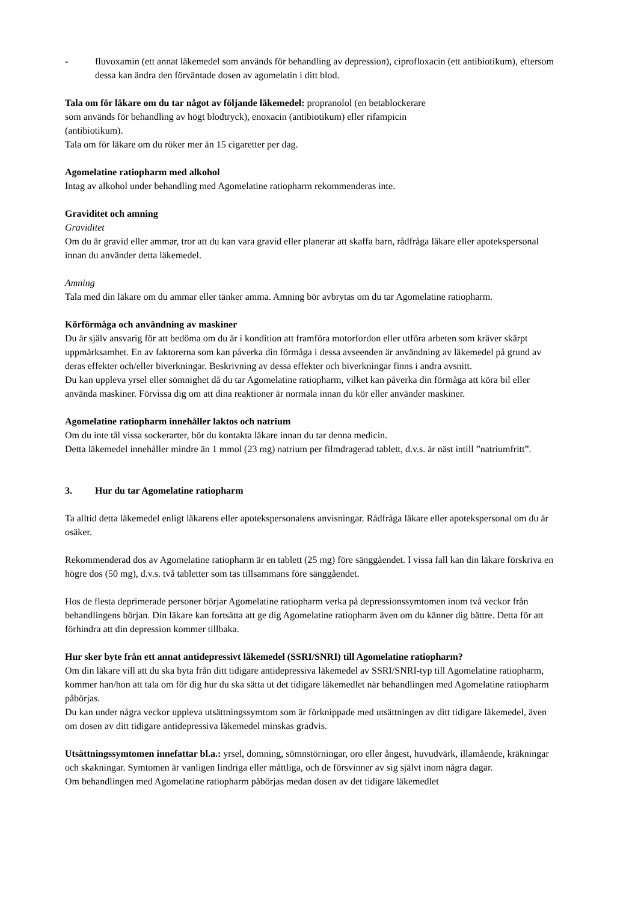- fluvoxamin (ett annat läkemedel som används för behandling av depression), ciprofloxacin (ett antibiotikum), eftersom dessa kan ändra den förväntade dosen av agomelatin i ditt blod.
Tala om för läkare om du tar något av följande läkemedel: propranolol (en betablockerare
som används för behandling av högt blodtryck), enoxacin (antibiotikum) eller rifampicin
(antibiotikum).
Tala om för läkare om du röker mer än 15 cigaretter per dag.
Agomelatine ratiopharm med alkohol
Intag av alkohol under behandling med Agomelatine ratiopharm rekommenderas inte.
Graviditet och amning
Graviditet
Om du är gravid eller ammar, tror att du kan vara gravid eller planerar att skaffa barn, rådfråga läkare eller apotekspersonal innan du använder detta läkemedel.
Amning
Tala med din läkare om du ammar eller tänker amma. Amning bör avbrytas om du tar Agomelatine ratiopharm.
Körförmåga och användning av maskiner
Du är själv ansvarig för att bedöma om du är i kondition att framföra motorfordon eller utföra arbeten som kräver skärpt uppmärksamhet. En av faktorerna som kan påverka din förmåga i dessa avseenden är användning av läkemedel på grund av deras effekter och/eller biverkningar. Beskrivning av dessa effekter och biverkningar finns i andra avsnitt.
Du kan uppleva yrsel eller sömnighet då du tar Agomelatine ratiopharm, vilket kan påverka din förmåga att köra bil eller använda maskiner. Förvissa dig om att dina reaktioner är normala innan du kör eller använder maskiner.
Agomelatine ratiopharm innehåller laktos och natrium
Om du inte tål vissa sockerarter, bör du kontakta läkare innan du tar denna medicin.
Detta läkemedel innehåller mindre än 1 mmol (23 mg) natrium per filmdragerad tablett, d.v.s. är näst intill ”natriumfritt”.
3. Hur du tar Agomelatine ratiopharm
Ta alltid detta läkemedel enligt läkarens eller apotekspersonalens anvisningar. Rådfråga läkare eller apotekspersonal om du är osäker.
Rekommenderad dos av Agomelatine ratiopharm är en tablett (25 mg) före sänggåendet. I vissa fall kan din läkare förskriva en högre dos (50 mg), d.v.s. två tabletter som tas tillsammans före sänggåendet.
Hos de flesta deprimerade personer börjar Agomelatine ratiopharm verka på depressionssymtomen inom två veckor från behandlingens början. Din läkare kan fortsätta att ge dig Agomelatine ratiopharm även om du känner dig bättre. Detta för att förhindra att din depression kommer tillbaka.
Hur sker byte från ett annat antidepressivt läkemedel (SSRI/SNRI) till Agomelatine ratiopharm?
Om din läkare vill att du ska byta från ditt tidigare antidepressiva läkemedel av SSRI/SNRI-typ till Agomelatine ratiopharm, kommer han/hon att tala om för dig hur du ska sätta ut det tidigare läkemedlet när behandlingen med Agomelatine ratiopharm påbörjas.
Du kan under några veckor uppleva utsättningssymtom som är förknippade med utsättningen av ditt tidigare läkemedel, även om dosen av ditt tidigare antidepressiva läkemedel minskas gradvis.
Utsättningssymtomen innefattar bl.a.: yrsel, domning, sömnstörningar, oro eller ångest, huvudvärk, illamående, kräkningar och skakningar. Symtomen är vanligen lindriga eller måttliga, och de försvinner av sig självt inom några dagar.
Om behandlingen med Agomelatine ratiopharm påbörjas medan dosen av det tidigare läkemedlet